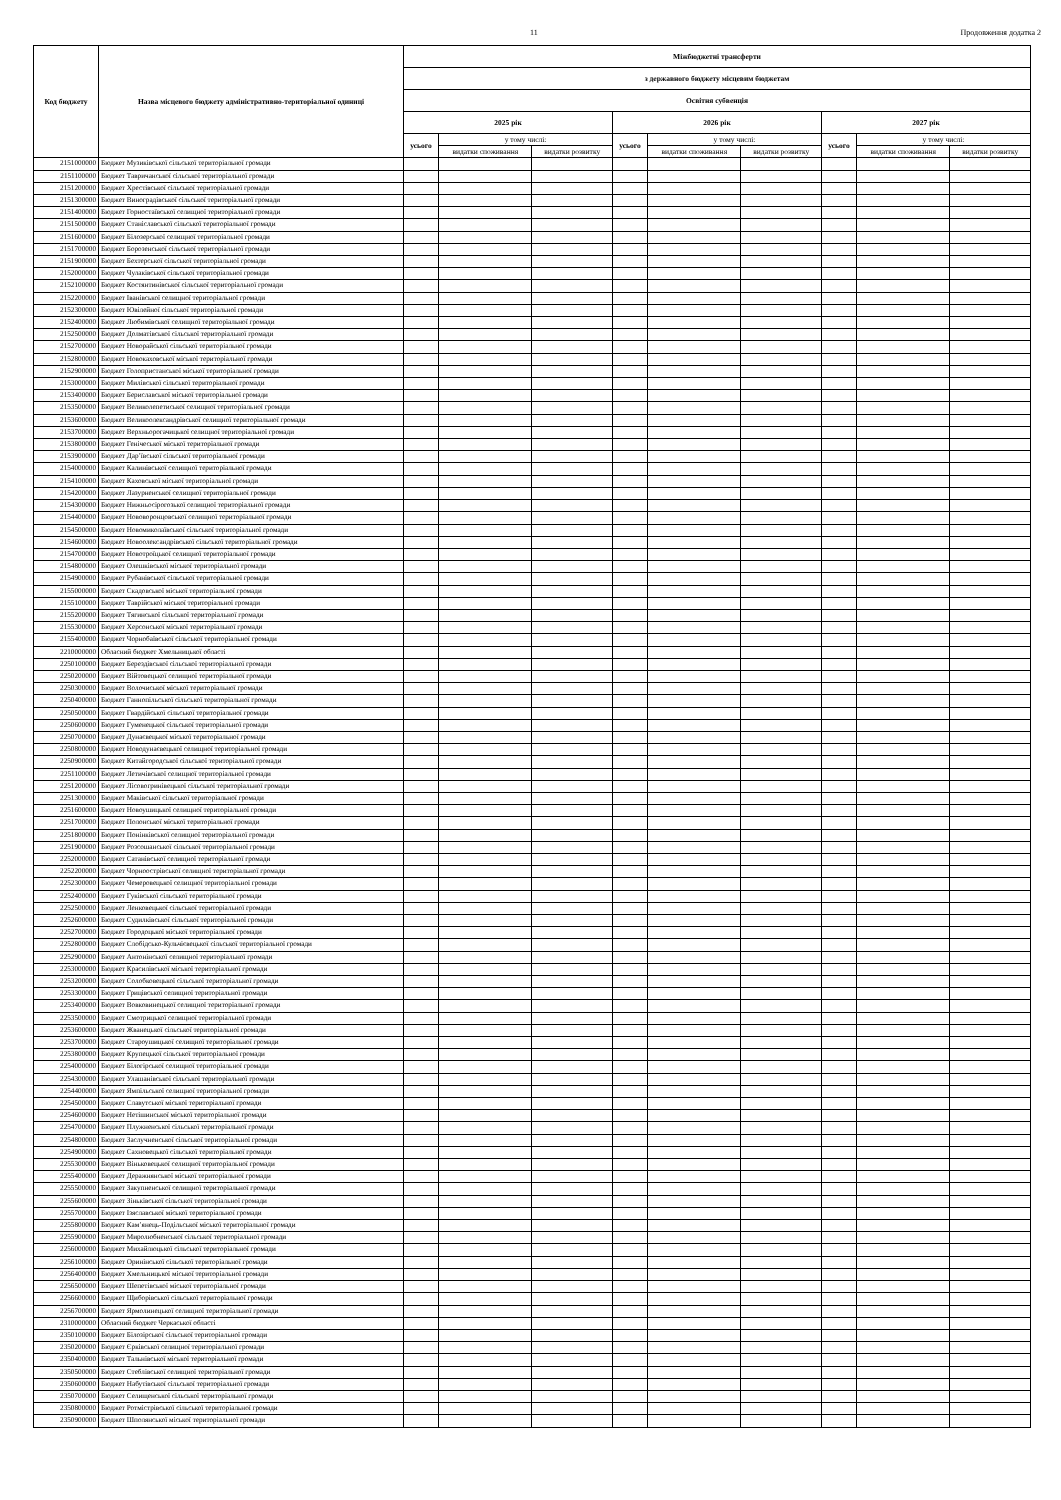11 Продовження додатка 2
| Код бюджету | Назва місцевого бюджету адміністративно-територіальної одиниці | Міжбюджетні трансферти | | | | | | | | |
| --- | --- | --- | --- | --- | --- | --- | --- | --- | --- | --- |
| | | з державного бюджету місцевим бюджетам | | | | | | | | |
| | | Освітня субвенція | | | | | | | | |
| | | 2025 рік | | | 2026 рік | | | 2027 рік | | |
| | | усього | у тому числі: | | усього | у тому числі: | | усього | у тому числі: | |
| | | | видатки споживання | видатки розвитку | | видатки споживання | видатки розвитку | | видатки споживання | видатки розвитку |
| 2151000000 | Бюджет Музиківської сільської територіальної громади | | | | | | | | | |
| 2151100000 | Бюджет Тавричанської сільської територіальної громади | | | | | | | | | |
| 2151200000 | Бюджет Хрестівської сільської територіальної громади | | | | | | | | | |
| 2151300000 | Бюджет Виноградівської сільської територіальної громади | | | | | | | | | |
| 2151400000 | Бюджет Горностаївської селищної територіальної громади | | | | | | | | | |
| 2151500000 | Бюджет Станіславської сільської територіальної громади | | | | | | | | | |
| 2151600000 | Бюджет Білозерської селищної територіальної громади | | | | | | | | | |
| 2151700000 | Бюджет Борозенської сільської територіальної громади | | | | | | | | | |
| 2151900000 | Бюджет Бехтерської сільської територіальної громади | | | | | | | | | |
| 2152000000 | Бюджет Чулаківської сільської територіальної громади | | | | | | | | | |
| 2152100000 | Бюджет Костянтинівської сільської територіальної громади | | | | | | | | | |
| 2152200000 | Бюджет Іванівської селищної територіальної громади | | | | | | | | | |
| 2152300000 | Бюджет Ювілейної сільської територіальної громади | | | | | | | | | |
| 2152400000 | Бюджет Любимівської селищної територіальної громади | | | | | | | | | |
| 2152500000 | Бюджет Долматівської сільської територіальної громади | | | | | | | | | |
| 2152700000 | Бюджет Новорайської сільської територіальної громади | | | | | | | | | |
| 2152800000 | Бюджет Новокаховської міської територіальної громади | | | | | | | | | |
| 2152900000 | Бюджет Голопристанської міської територіальної громади | | | | | | | | | |
| 2153000000 | Бюджет Милівської сільської територіальної громади | | | | | | | | | |
| 2153400000 | Бюджет Бериславської міської територіальної громади | | | | | | | | | |
| 2153500000 | Бюджет Великолепетиської селищної територіальної громади | | | | | | | | | |
| 2153600000 | Бюджет Великоолександрівської селищної територіальної громади | | | | | | | | | |
| 2153700000 | Бюджет Верхньорогачицької селищної територіальної громади | | | | | | | | | |
| 2153800000 | Бюджет Генічеської міської територіальної громади | | | | | | | | | |
| 2153900000 | Бюджет Дар’ївської сільської територіальної громади | | | | | | | | | |
| 2154000000 | Бюджет Калинівської селищної територіальної громади | | | | | | | | | |
| 2154100000 | Бюджет Каховської міської територіальної громади | | | | | | | | | |
| 2154200000 | Бюджет Лазурненської селищної територіальної громади | | | | | | | | | |
| 2154300000 | Бюджет Нижньосірогозької селищної територіальної громади | | | | | | | | | |
| 2154400000 | Бюджет Нововоронцовської селищної територіальної громади | | | | | | | | | |
| 2154500000 | Бюджет Новомиколаївської сільської територіальної громади | | | | | | | | | |
| 2154600000 | Бюджет Новоолександрівської сільської територіальної громади | | | | | | | | | |
| 2154700000 | Бюджет Новотроїцької селищної територіальної громади | | | | | | | | | |
| 2154800000 | Бюджет Олешківської міської територіальної громади | | | | | | | | | |
| 2154900000 | Бюджет Рубанівської сільської територіальної громади | | | | | | | | | |
| 2155000000 | Бюджет Скадовської міської територіальної громади | | | | | | | | | |
| 2155100000 | Бюджет Таврійської міської територіальної громади | | | | | | | | | |
| 2155200000 | Бюджет Тягинської сільської територіальної громади | | | | | | | | | |
| 2155300000 | Бюджет Херсонської міської територіальної громади | | | | | | | | | |
| 2155400000 | Бюджет Чорнобаївської сільської територіальної громади | | | | | | | | | |
| 2210000000 | Обласний бюджет Хмельницької області | | | | | | | | | |
| 2250100000 | Бюджет Берездівської сільської територіальної громади | | | | | | | | | |
| 2250200000 | Бюджет Війтовецької селищної територіальної громади | | | | | | | | | |
| 2250300000 | Бюджет Волочиської міської територіальної громади | | | | | | | | | |
| 2250400000 | Бюджет Ганнопільської сільської територіальної громади | | | | | | | | | |
| 2250500000 | Бюджет Гвардійської сільської територіальної громади | | | | | | | | | |
| 2250600000 | Бюджет Гуменецької сільської територіальної громади | | | | | | | | | |
| 2250700000 | Бюджет Дунаєвецької міської територіальної громади | | | | | | | | | |
| 2250800000 | Бюджет Новодунаєвецької селищної територіальної громади | | | | | | | | | |
| 2250900000 | Бюджет Китайгородської сільської територіальної громади | | | | | | | | | |
| 2251100000 | Бюджет Летичівської селищної територіальної громади | | | | | | | | | |
| 2251200000 | Бюджет Лісовогринівецької сільської територіальної громади | | | | | | | | | |
| 2251300000 | Бюджет Маківської сільської територіальної громади | | | | | | | | | |
| 2251600000 | Бюджет Новоушицької селищної територіальної громади | | | | | | | | | |
| 2251700000 | Бюджет Полонської міської територіальної громади | | | | | | | | | |
| 2251800000 | Бюджет Понінківської селищної територіальної громади | | | | | | | | | |
| 2251900000 | Бюджет Розсошанської сільської територіальної громади | | | | | | | | | |
| 2252000000 | Бюджет Сатанівської селищної територіальної громади | | | | | | | | | |
| 2252200000 | Бюджет Чорноострівської селищної територіальної громади | | | | | | | | | |
| 2252300000 | Бюджет Чемеровецької селищної територіальної громади | | | | | | | | | |
| 2252400000 | Бюджет Гуківської сільської територіальної громади | | | | | | | | | |
| 2252500000 | Бюджет Ленковецької сільської територіальної громади | | | | | | | | | |
| 2252600000 | Бюджет Судилківської сільської територіальної громади | | | | | | | | | |
| 2252700000 | Бюджет Городоцької міської територіальної громади | | | | | | | | | |
| 2252800000 | Бюджет Слобідсько-Кульчієвецької сільської територіальної громади | | | | | | | | | |
| 2252900000 | Бюджет Антонінської селищної територіальної громади | | | | | | | | | |
| 2253000000 | Бюджет Красилівської міської територіальної громади | | | | | | | | | |
| 2253200000 | Бюджет Солобковецької сільської територіальної громади | | | | | | | | | |
| 2253300000 | Бюджет Грицівської селищної територіальної громади | | | | | | | | | |
| 2253400000 | Бюджет Вовковинецької селищної територіальної громади | | | | | | | | | |
| 2253500000 | Бюджет Смотрицької селищної територіальної громади | | | | | | | | | |
| 2253600000 | Бюджет Жванецької сільської територіальної громади | | | | | | | | | |
| 2253700000 | Бюджет Староушицької селищної територіальної громади | | | | | | | | | |
| 2253800000 | Бюджет Крупецької сільської територіальної громади | | | | | | | | | |
| 2254000000 | Бюджет Білогірської селищної територіальної громади | | | | | | | | | |
| 2254300000 | Бюджет Улашанівської сільської територіальної громади | | | | | | | | | |
| 2254400000 | Бюджет Ямпільської селищної територіальної громади | | | | | | | | | |
| 2254500000 | Бюджет Славутської міської територіальної громади | | | | | | | | | |
| 2254600000 | Бюджет Нетішинської міської територіальної громади | | | | | | | | | |
| 2254700000 | Бюджет Плужненської сільської територіальної громади | | | | | | | | | |
| 2254800000 | Бюджет Заслучненської сільської територіальної громади | | | | | | | | | |
| 2254900000 | Бюджет Сахновецької сільської територіальної громади | | | | | | | | | |
| 2255300000 | Бюджет Віньковецької селищної територіальної громади | | | | | | | | | |
| 2255400000 | Бюджет Деражнянської міської територіальної громади | | | | | | | | | |
| 2255500000 | Бюджет Закупненської селищної територіальної громади | | | | | | | | | |
| 2255600000 | Бюджет Зіньківської сільської територіальної громади | | | | | | | | | |
| 2255700000 | Бюджет Ізяславської міської територіальної громади | | | | | | | | | |
| 2255800000 | Бюджет Кам’янець-Подільської міської територіальної громади | | | | | | | | | |
| 2255900000 | Бюджет Миролюбненської сільської територіальної громади | | | | | | | | | |
| 2256000000 | Бюджет Михайлюцької сільської територіальної громади | | | | | | | | | |
| 2256100000 | Бюджет Оринінської сільської територіальної громади | | | | | | | | | |
| 2256400000 | Бюджет Хмельницької міської територіальної громади | | | | | | | | | |
| 2256500000 | Бюджет Шепетівської міської територіальної громади | | | | | | | | | |
| 2256600000 | Бюджет Щиборівської сільської територіальної громади | | | | | | | | | |
| 2256700000 | Бюджет Ярмолинецької селищної територіальної громади | | | | | | | | | |
| 2310000000 | Обласний бюджет Черкаської області | | | | | | | | | |
| 2350100000 | Бюджет Білозірської сільської територіальної громади | | | | | | | | | |
| 2350200000 | Бюджет Єрківської селищної територіальної громади | | | | | | | | | |
| 2350400000 | Бюджет Тальнівської міської територіальної громади | | | | | | | | | |
| 2350500000 | Бюджет Стеблівської селищної територіальної громади | | | | | | | | | |
| 2350600000 | Бюджет Набутівської сільської територіальної громади | | | | | | | | | |
| 2350700000 | Бюджет Селищенської сільської територіальної громади | | | | | | | | | |
| 2350800000 | Бюджет Ротмістрівської сільської територіальної громади | | | | | | | | | |
| 2350900000 | Бюджет Шполянської міської територіальної громади | | | | | | | | | |